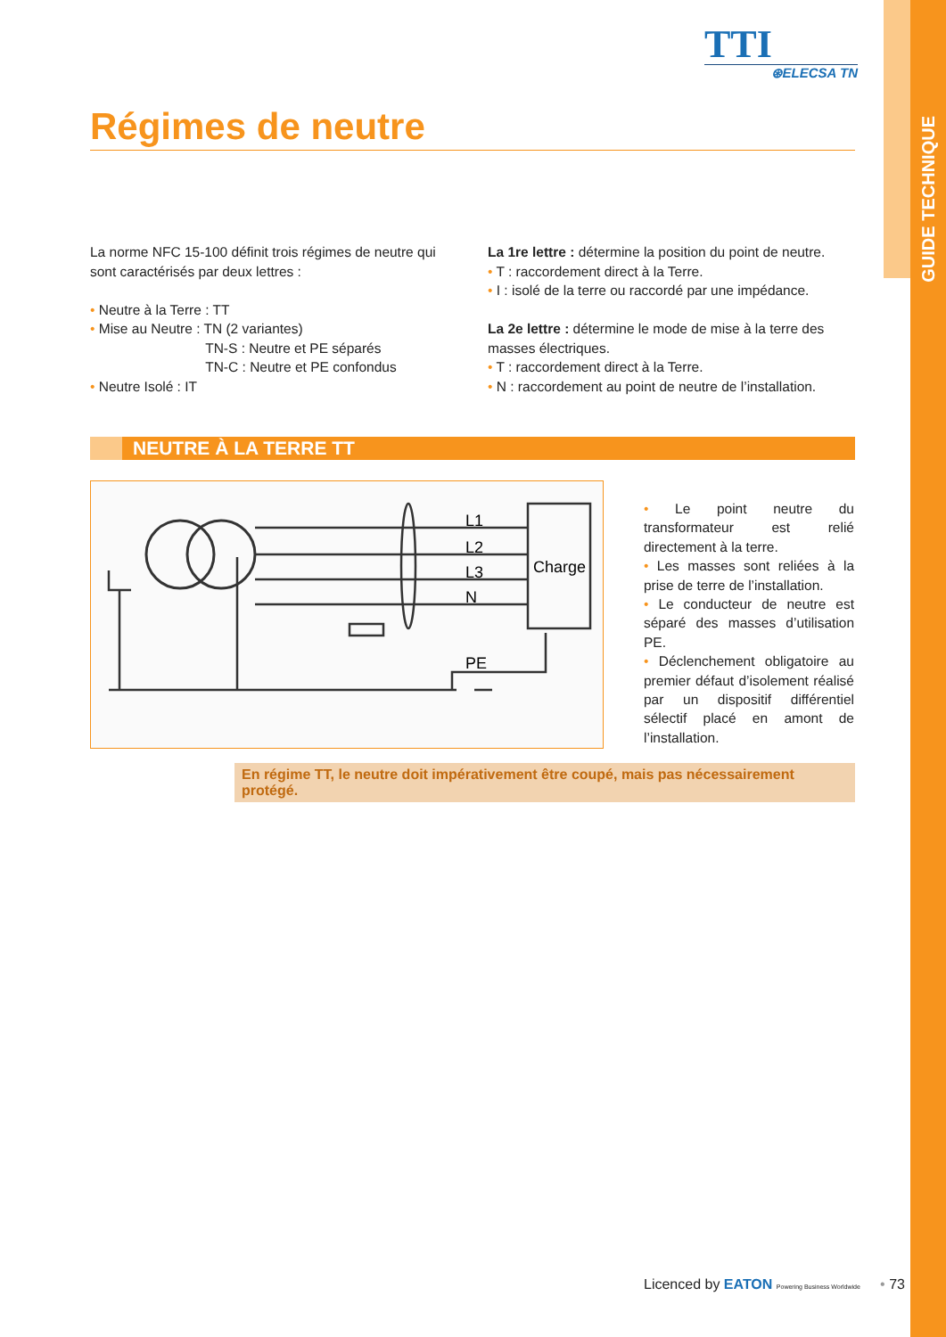GUIDE TECHNIQUE
TTI
⊛ELECSA TN
Régimes de neutre
La norme NFC 15-100 définit trois régimes de neutre qui sont caractérisés par deux lettres :
• Neutre à la Terre : TT
• Mise au Neutre : TN (2 variantes)
TN-S : Neutre et PE séparés
TN-C : Neutre et PE confondus
• Neutre Isolé : IT
La 1re lettre : détermine la position du point de neutre.
• T : raccordement direct à la Terre.
• I : isolé de la terre ou raccordé par une impédance.
La 2e lettre : détermine le mode de mise à la terre des masses électriques.
• T : raccordement direct à la Terre.
• N : raccordement au point de neutre de l’installation.
NEUTRE À LA TERRE TT
L1
L2
L3
N
PE
Charge
• Le point neutre du transformateur est relié directement à la terre.
• Les masses sont reliées à la prise de terre de l’installation.
• Le conducteur de neutre est séparé des masses d’utilisation PE.
• Déclenchement obligatoire au premier défaut d’isolement réalisé par un dispositif différentiel sélectif placé en amont de l’installation.
En régime TT, le neutre doit impérativement être coupé, mais pas nécessairement protégé.
Licenced by EATON Powering Business Worldwide • 73